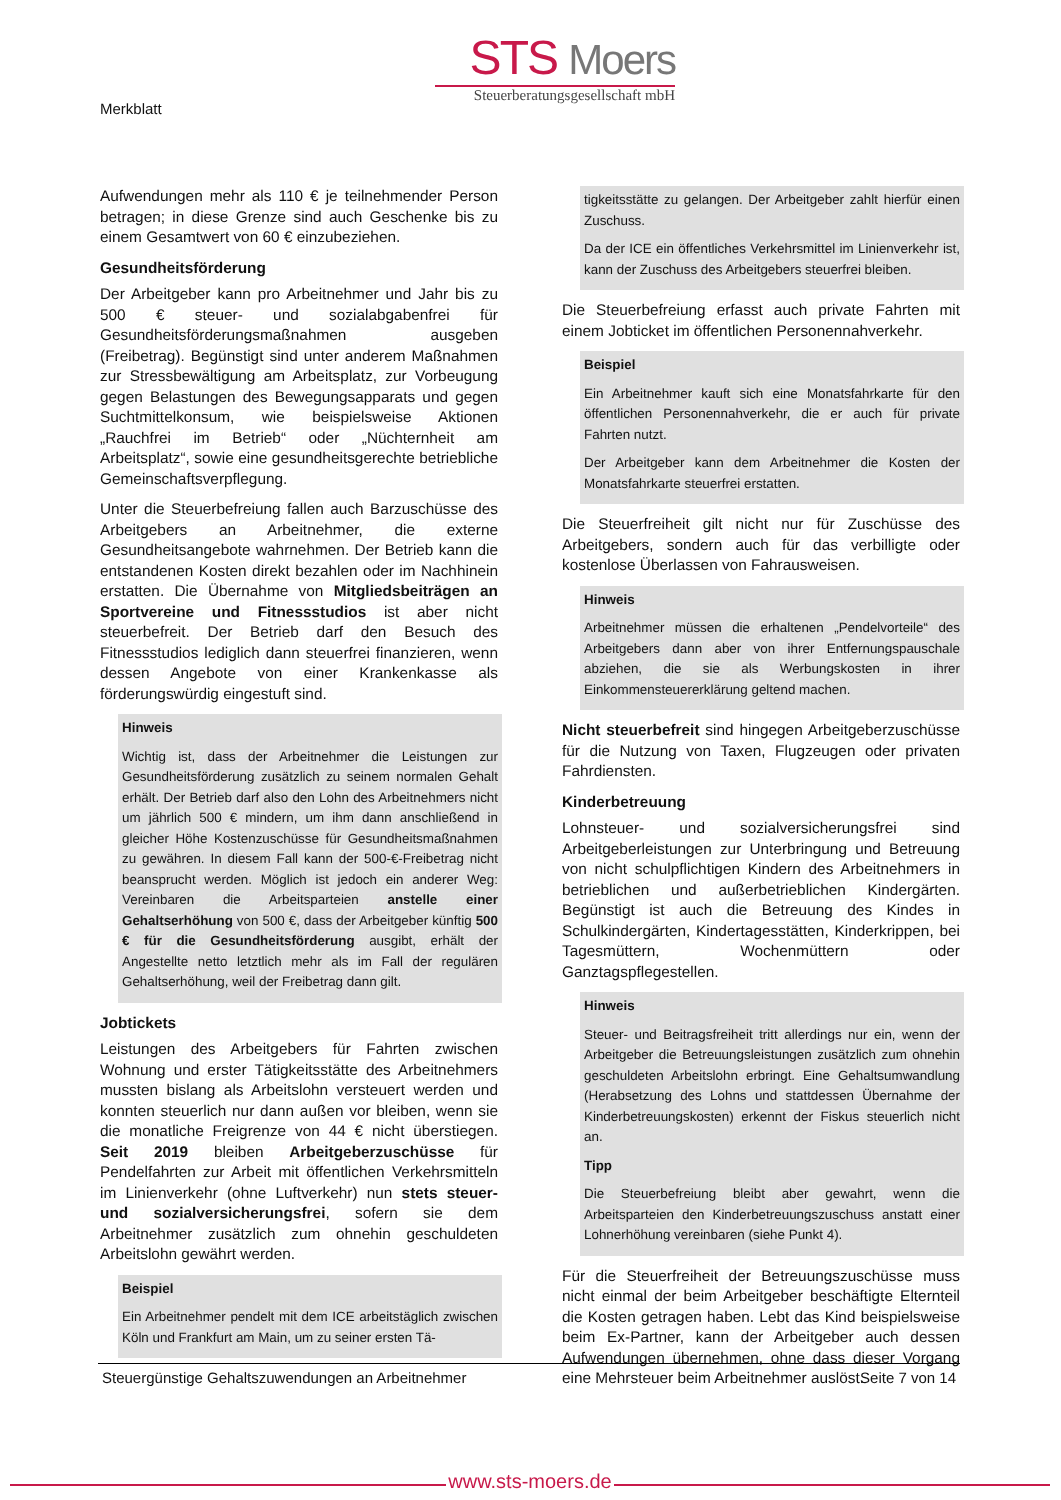Merkblatt
STS Moers
Steuerberatungsgesellschaft mbH
Aufwendungen mehr als 110 € je teilnehmender Person betragen; in diese Grenze sind auch Geschenke bis zu einem Gesamtwert von 60 € einzubeziehen.
Gesundheitsförderung
Der Arbeitgeber kann pro Arbeitnehmer und Jahr bis zu 500 € steuer- und sozialabgabenfrei für Gesundheitsförderungsmaßnahmen ausgeben (Freibetrag). Begünstigt sind unter anderem Maßnahmen zur Stressbewältigung am Arbeitsplatz, zur Vorbeugung gegen Belastungen des Bewegungsapparats und gegen Suchtmittelkonsum, wie beispielsweise Aktionen „Rauchfrei im Betrieb“ oder „Nüchternheit am Arbeitsplatz“, sowie eine gesundheitsgerechte betriebliche Gemeinschaftsverpflegung.
Unter die Steuerbefreiung fallen auch Barzuschüsse des Arbeitgebers an Arbeitnehmer, die externe Gesundheitsangebote wahrnehmen. Der Betrieb kann die entstandenen Kosten direkt bezahlen oder im Nachhinein erstatten. Die Übernahme von Mitgliedsbeiträgen an Sportvereine und Fitnessstudios ist aber nicht steuerbefreit. Der Betrieb darf den Besuch des Fitnessstudios lediglich dann steuerfrei finanzieren, wenn dessen Angebote von einer Krankenkasse als förderungswürdig eingestuft sind.
Hinweis
Wichtig ist, dass der Arbeitnehmer die Leistungen zur Gesundheitsförderung zusätzlich zu seinem normalen Gehalt erhält. Der Betrieb darf also den Lohn des Arbeitnehmers nicht um jährlich 500 € mindern, um ihm dann anschließend in gleicher Höhe Kostenzuschüsse für Gesundheitsmaßnahmen zu gewähren. In diesem Fall kann der 500-€-Freibetrag nicht beansprucht werden. Möglich ist jedoch ein anderer Weg: Vereinbaren die Arbeitsparteien anstelle einer Gehaltserhöhung von 500 €, dass der Arbeitgeber künftig 500 € für die Gesundheitsförderung ausgibt, erhält der Angestellte netto letztlich mehr als im Fall der regulären Gehaltserhöhung, weil der Freibetrag dann gilt.
Jobtickets
Leistungen des Arbeitgebers für Fahrten zwischen Wohnung und erster Tätigkeitsstätte des Arbeitnehmers mussten bislang als Arbeitslohn versteuert werden und konnten steuerlich nur dann außen vor bleiben, wenn sie die monatliche Freigrenze von 44 € nicht überstiegen. Seit 2019 bleiben Arbeitgeberzuschüsse für Pendelfahrten zur Arbeit mit öffentlichen Verkehrsmitteln im Linienverkehr (ohne Luftverkehr) nun stets steuer- und sozialversicherungsfrei, sofern sie dem Arbeitnehmer zusätzlich zum ohnehin geschuldeten Arbeitslohn gewährt werden.
Beispiel
Ein Arbeitnehmer pendelt mit dem ICE arbeitstäglich zwischen Köln und Frankfurt am Main, um zu seiner ersten Tä-
tigkeitsstätte zu gelangen. Der Arbeitgeber zahlt hierfür einen Zuschuss.
Da der ICE ein öffentliches Verkehrsmittel im Linienverkehr ist, kann der Zuschuss des Arbeitgebers steuerfrei bleiben.
Die Steuerbefreiung erfasst auch private Fahrten mit einem Jobticket im öffentlichen Personennahverkehr.
Beispiel
Ein Arbeitnehmer kauft sich eine Monatsfahrkarte für den öffentlichen Personennahverkehr, die er auch für private Fahrten nutzt.
Der Arbeitgeber kann dem Arbeitnehmer die Kosten der Monatsfahrkarte steuerfrei erstatten.
Die Steuerfreiheit gilt nicht nur für Zuschüsse des Arbeitgebers, sondern auch für das verbilligte oder kostenlose Überlassen von Fahrausweisen.
Hinweis
Arbeitnehmer müssen die erhaltenen „Pendelvorteile“ des Arbeitgebers dann aber von ihrer Entfernungspauschale abziehen, die sie als Werbungskosten in ihrer Einkommensteuererklärung geltend machen.
Nicht steuerbefreit sind hingegen Arbeitgeberzuschüsse für die Nutzung von Taxen, Flugzeugen oder privaten Fahrdiensten.
Kinderbetreuung
Lohnsteuer- und sozialversicherungsfrei sind Arbeitgeberleistungen zur Unterbringung und Betreuung von nicht schulpflichtigen Kindern des Arbeitnehmers in betrieblichen und außerbetrieblichen Kindergärten. Begünstigt ist auch die Betreuung des Kindes in Schulkindergärten, Kindertagesstätten, Kinderkrippen, bei Tagesmüttern, Wochenmüttern oder Ganztagspflegestellen.
Hinweis
Steuer- und Beitragsfreiheit tritt allerdings nur ein, wenn der Arbeitgeber die Betreuungsleistungen zusätzlich zum ohnehin geschuldeten Arbeitslohn erbringt. Eine Gehaltsumwandlung (Herabsetzung des Lohns und stattdessen Übernahme der Kinderbetreuungskosten) erkennt der Fiskus steuerlich nicht an.
Tipp
Die Steuerbefreiung bleibt aber gewahrt, wenn die Arbeitsparteien den Kinderbetreuungszuschuss anstatt einer Lohnerhöhung vereinbaren (siehe Punkt 4).
Für die Steuerfreiheit der Betreuungszuschüsse muss nicht einmal der beim Arbeitgeber beschäftigte Elternteil die Kosten getragen haben. Lebt das Kind beispielsweise beim Ex-Partner, kann der Arbeitgeber auch dessen Aufwendungen übernehmen, ohne dass dieser Vorgang eine Mehrsteuer beim Arbeitnehmer auslöst.
Steuergünstige Gehaltszuwendungen an Arbeitnehmer Seite 7 von 14
www.sts-moers.de